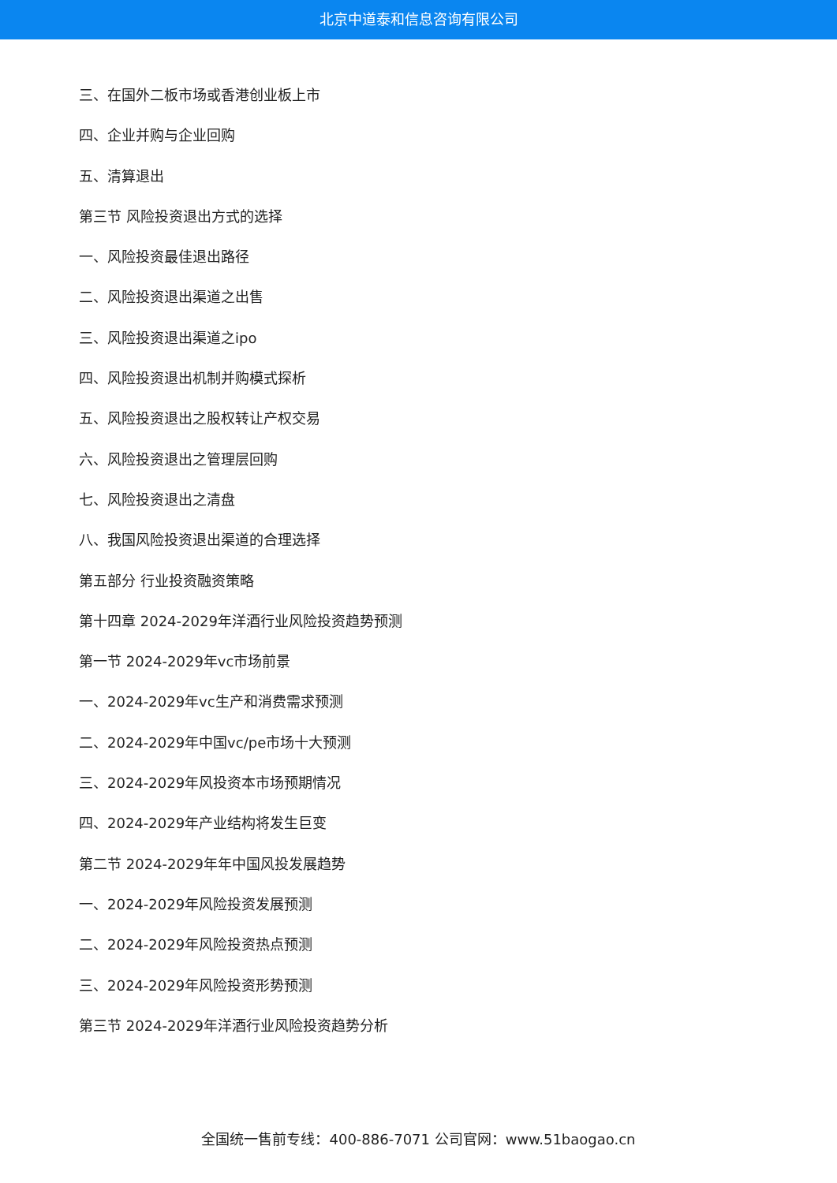北京中道泰和信息咨询有限公司
三、在国外二板市场或香港创业板上市
四、企业并购与企业回购
五、清算退出
第三节 风险投资退出方式的选择
一、风险投资最佳退出路径
二、风险投资退出渠道之出售
三、风险投资退出渠道之ipo
四、风险投资退出机制并购模式探析
五、风险投资退出之股权转让产权交易
六、风险投资退出之管理层回购
七、风险投资退出之清盘
八、我国风险投资退出渠道的合理选择
第五部分 行业投资融资策略
第十四章 2024-2029年洋酒行业风险投资趋势预测
第一节 2024-2029年vc市场前景
一、2024-2029年vc生产和消费需求预测
二、2024-2029年中国vc/pe市场十大预测
三、2024-2029年风投资本市场预期情况
四、2024-2029年产业结构将发生巨变
第二节 2024-2029年年中国风投发展趋势
一、2024-2029年风险投资发展预测
二、2024-2029年风险投资热点预测
三、2024-2029年风险投资形势预测
第三节 2024-2029年洋酒行业风险投资趋势分析
全国统一售前专线：400-886-7071 公司官网：www.51baogao.cn